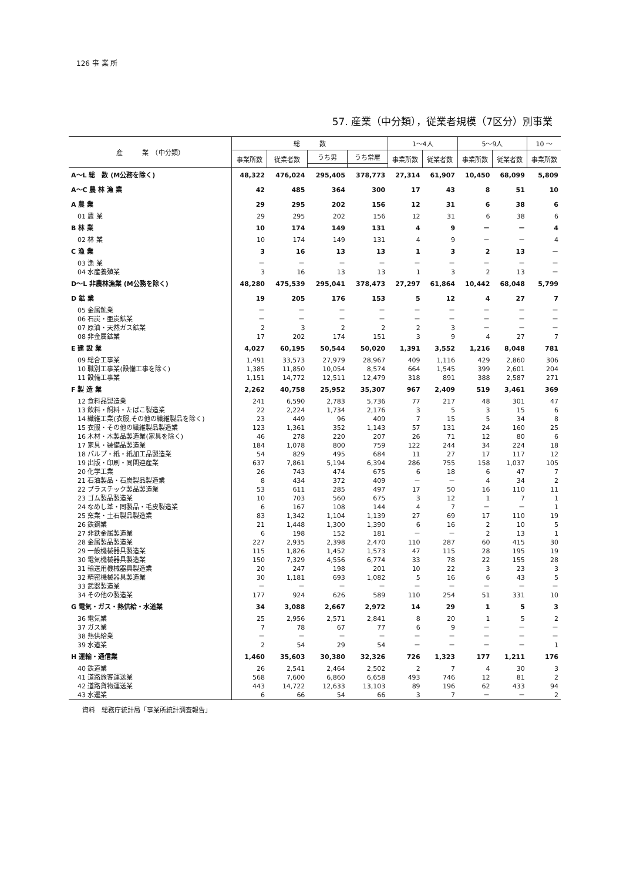126 事 業 所
57. 産業（中分類），従業者規模（7区分）別事業
| 産 業 （中分類） | 総 数 | | | | 1～4人 | | 5～9人 | | 10 ～ |
| --- | --- | --- | --- | --- | --- | --- | --- | --- | --- |
| | 事業所数 | 従業者数 | うち男 | うち常雇 | 事業所数 | 従業者数 | 事業所数 | 従業者数 | 事業所数 |
| A～L 総 数 (M公務を除く) | 48,322 | 476,024 | 295,405 | 378,773 | 27,314 | 61,907 | 10,450 | 68,099 | 5,809 |
| A～C 農 林 漁 業 | 42 | 485 | 364 | 300 | 17 | 43 | 8 | 51 | 10 |
| A 農 業 | 29 | 295 | 202 | 156 | 12 | 31 | 6 | 38 | 6 |
| 01 農 業 | 29 | 295 | 202 | 156 | 12 | 31 | 6 | 38 | 6 |
| B 林 業 | 10 | 174 | 149 | 131 | 4 | 9 | － | － | 4 |
| 02 林 業 | 10 | 174 | 149 | 131 | 4 | 9 | － | － | 4 |
| C 漁 業 | 3 | 16 | 13 | 13 | 1 | 3 | 2 | 13 | － |
| 03 漁 業 | － | － | － | － | － | － | － | － | － |
| 04 水産養殖業 | 3 | 16 | 13 | 13 | 1 | 3 | 2 | 13 | － |
| D～L 非農林漁業 (M公務を除く) | 48,280 | 475,539 | 295,041 | 378,473 | 27,297 | 61,864 | 10,442 | 68,048 | 5,799 |
| D 鉱 業 | 19 | 205 | 176 | 153 | 5 | 12 | 4 | 27 | 7 |
| 05 金属鉱業 | － | － | － | － | － | － | － | － | － |
| 06 石炭・亜炭鉱業 | － | － | － | － | － | － | － | － | － |
| 07 原油・天然ガス鉱業 | 2 | 3 | 2 | 2 | 2 | 3 | － | － | － |
| 08 非金属鉱業 | 17 | 202 | 174 | 151 | 3 | 9 | 4 | 27 | 7 |
| E 建 設 業 | 4,027 | 60,195 | 50,544 | 50,020 | 1,391 | 3,552 | 1,216 | 8,048 | 781 |
| 09 総合工事業 | 1,491 | 33,573 | 27,979 | 28,967 | 409 | 1,116 | 429 | 2,860 | 306 |
| 10 職別工事業(設備工事を除く) | 1,385 | 11,850 | 10,054 | 8,574 | 664 | 1,545 | 399 | 2,601 | 204 |
| 11 設備工事業 | 1,151 | 14,772 | 12,511 | 12,479 | 318 | 891 | 388 | 2,587 | 271 |
| F 製 造 業 | 2,262 | 40,758 | 25,952 | 35,307 | 967 | 2,409 | 519 | 3,461 | 369 |
| 12 食料品製造業 | 241 | 6,590 | 2,783 | 5,736 | 77 | 217 | 48 | 301 | 47 |
| 13 飲料・飼料・たばこ製造業 | 22 | 2,224 | 1,734 | 2,176 | 3 | 5 | 3 | 15 | 6 |
| 14 繊維工業(衣服,その他の繊維製品を除く) | 23 | 449 | 96 | 409 | 7 | 15 | 5 | 34 | 8 |
| 15 衣服・その他の繊維製品製造業 | 123 | 1,361 | 352 | 1,143 | 57 | 131 | 24 | 160 | 25 |
| 16 木材・木製品製造業(家具を除く) | 46 | 278 | 220 | 207 | 26 | 71 | 12 | 80 | 6 |
| 17 家具・装備品製造業 | 184 | 1,078 | 800 | 759 | 122 | 244 | 34 | 224 | 18 |
| 18 パルプ・紙・紙加工品製造業 | 54 | 829 | 495 | 684 | 11 | 27 | 17 | 117 | 12 |
| 19 出版・印刷・同関連産業 | 637 | 7,861 | 5,194 | 6,394 | 286 | 755 | 158 | 1,037 | 105 |
| 20 化学工業 | 26 | 743 | 474 | 675 | 6 | 18 | 6 | 47 | 7 |
| 21 石油製品・石炭製品製造業 | 8 | 434 | 372 | 409 | － | － | 4 | 34 | 2 |
| 22 プラスチック製品製造業 | 53 | 611 | 285 | 497 | 17 | 50 | 16 | 110 | 11 |
| 23 ゴム製品製造業 | 10 | 703 | 560 | 675 | 3 | 12 | 1 | 7 | 1 |
| 24 なめし革・同製品・毛皮製造業 | 6 | 167 | 108 | 144 | 4 | 7 | － | － | 1 |
| 25 窯業・土石製品製造業 | 83 | 1,342 | 1,104 | 1,139 | 27 | 69 | 17 | 110 | 19 |
| 26 鉄鋼業 | 21 | 1,448 | 1,300 | 1,390 | 6 | 16 | 2 | 10 | 5 |
| 27 非鉄金属製造業 | 6 | 198 | 152 | 181 | － | － | 2 | 13 | 1 |
| 28 金属製品製造業 | 227 | 2,935 | 2,398 | 2,470 | 110 | 287 | 60 | 415 | 30 |
| 29 一般機械器具製造業 | 115 | 1,826 | 1,452 | 1,573 | 47 | 115 | 28 | 195 | 19 |
| 30 電気機械器具製造業 | 150 | 7,329 | 4,556 | 6,774 | 33 | 78 | 22 | 155 | 28 |
| 31 輸送用機械器具製造業 | 20 | 247 | 198 | 201 | 10 | 22 | 3 | 23 | 3 |
| 32 精密機械器具製造業 | 30 | 1,181 | 693 | 1,082 | 5 | 16 | 6 | 43 | 5 |
| 33 武器製造業 | － | － | － | － | － | － | － | － | － |
| 34 その他の製造業 | 177 | 924 | 626 | 589 | 110 | 254 | 51 | 331 | 10 |
| G 電気・ガス・熱供給・水道業 | 34 | 3,088 | 2,667 | 2,972 | 14 | 29 | 1 | 5 | 3 |
| 36 電気業 | 25 | 2,956 | 2,571 | 2,841 | 8 | 20 | 1 | 5 | 2 |
| 37 ガス業 | 7 | 78 | 67 | 77 | 6 | 9 | － | － | － |
| 38 熱供給業 | － | － | － | － | － | － | － | － | － |
| 39 水道業 | 2 | 54 | 29 | 54 | － | － | － | － | 1 |
| H 運輸・通信業 | 1,460 | 35,603 | 30,380 | 32,326 | 726 | 1,323 | 177 | 1,211 | 176 |
| 40 鉄道業 | 26 | 2,541 | 2,464 | 2,502 | 2 | 7 | 4 | 30 | 3 |
| 41 道路旅客運送業 | 568 | 7,600 | 6,860 | 6,658 | 493 | 746 | 12 | 81 | 2 |
| 42 道路貨物運送業 | 443 | 14,722 | 12,633 | 13,103 | 89 | 196 | 62 | 433 | 94 |
| 43 水運業 | 6 | 66 | 54 | 66 | 3 | 7 | － | － | 2 |
資料　総務庁統計局「事業所統計調査報告」